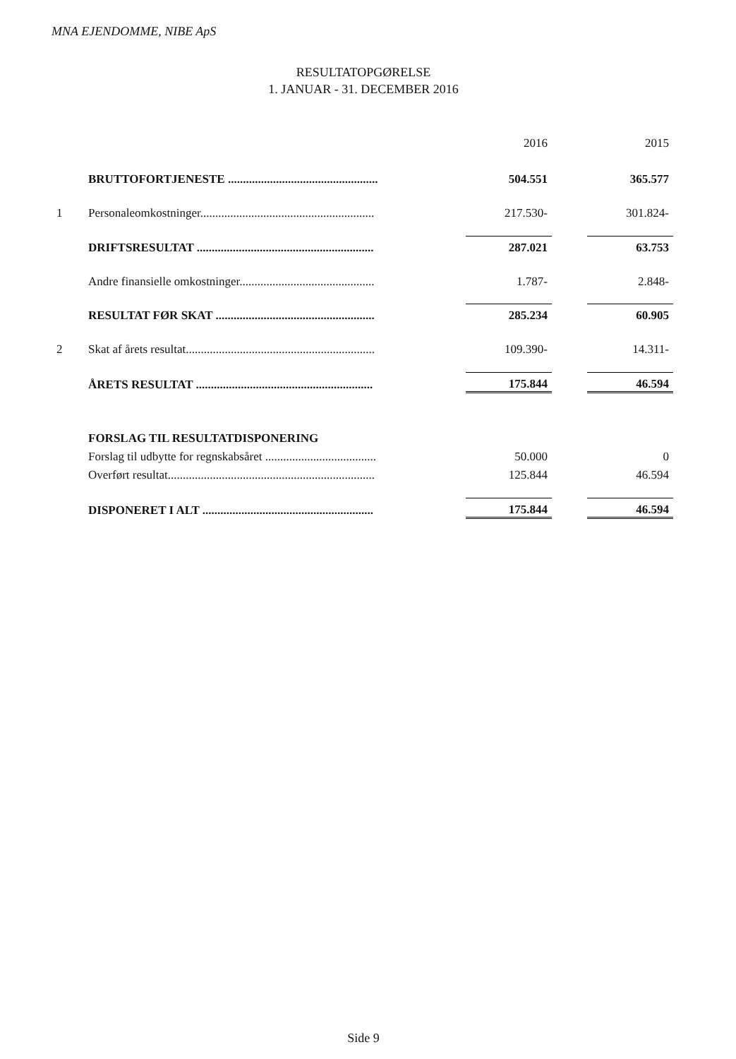MNA EJENDOMME, NIBE ApS
RESULTATOPGØRELSE
1. JANUAR - 31. DECEMBER 2016
| | | 2016 | | 2015 |
| | BRUTTOFORTJENESTE .................................................. | 504.551 | | 365.577 |
| 1 | Personaleomkostninger.......................................................... | 217.530- | | 301.824- |
| | DRIFTSRESULTAT ........................................................... | 287.021 | | 63.753 |
| | Andre finansielle omkostninger............................................. | 1.787- | | 2.848- |
| | RESULTAT FØR SKAT ..................................................... | 285.234 | | 60.905 |
| 2 | Skat af årets resultat............................................................... | 109.390- | | 14.311- |
| | ÅRETS RESULTAT ........................................................... | 175.844 | | 46.594 |
| | FORSLAG TIL RESULTATDISPONERING | | | |
| | Forslag til udbytte for regnskabsåret ..................................... | 50.000 | | 0 |
| | Overført resultat..................................................................... | 125.844 | | 46.594 |
| | DISPONERET I ALT ......................................................... | 175.844 | | 46.594 |
Side 9